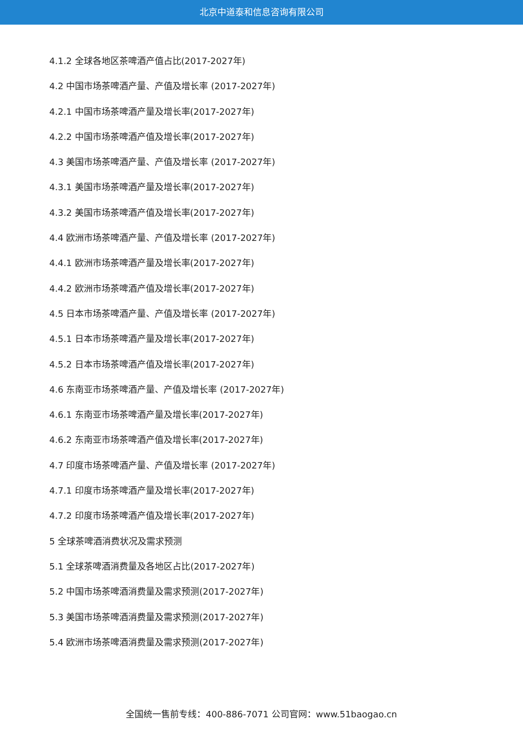北京中道泰和信息咨询有限公司
4.1.2 全球各地区茶啤酒产值占比(2017-2027年)
4.2 中国市场茶啤酒产量、产值及增长率 (2017-2027年)
4.2.1 中国市场茶啤酒产量及增长率(2017-2027年)
4.2.2 中国市场茶啤酒产值及增长率(2017-2027年)
4.3 美国市场茶啤酒产量、产值及增长率 (2017-2027年)
4.3.1 美国市场茶啤酒产量及增长率(2017-2027年)
4.3.2 美国市场茶啤酒产值及增长率(2017-2027年)
4.4 欧洲市场茶啤酒产量、产值及增长率 (2017-2027年)
4.4.1 欧洲市场茶啤酒产量及增长率(2017-2027年)
4.4.2 欧洲市场茶啤酒产值及增长率(2017-2027年)
4.5 日本市场茶啤酒产量、产值及增长率 (2017-2027年)
4.5.1 日本市场茶啤酒产量及增长率(2017-2027年)
4.5.2 日本市场茶啤酒产值及增长率(2017-2027年)
4.6 东南亚市场茶啤酒产量、产值及增长率 (2017-2027年)
4.6.1 东南亚市场茶啤酒产量及增长率(2017-2027年)
4.6.2 东南亚市场茶啤酒产值及增长率(2017-2027年)
4.7 印度市场茶啤酒产量、产值及增长率 (2017-2027年)
4.7.1 印度市场茶啤酒产量及增长率(2017-2027年)
4.7.2 印度市场茶啤酒产值及增长率(2017-2027年)
5 全球茶啤酒消费状况及需求预测
5.1 全球茶啤酒消费量及各地区占比(2017-2027年)
5.2 中国市场茶啤酒消费量及需求预测(2017-2027年)
5.3 美国市场茶啤酒消费量及需求预测(2017-2027年)
5.4 欧洲市场茶啤酒消费量及需求预测(2017-2027年)
全国统一售前专线：400-886-7071 公司官网：www.51baogao.cn